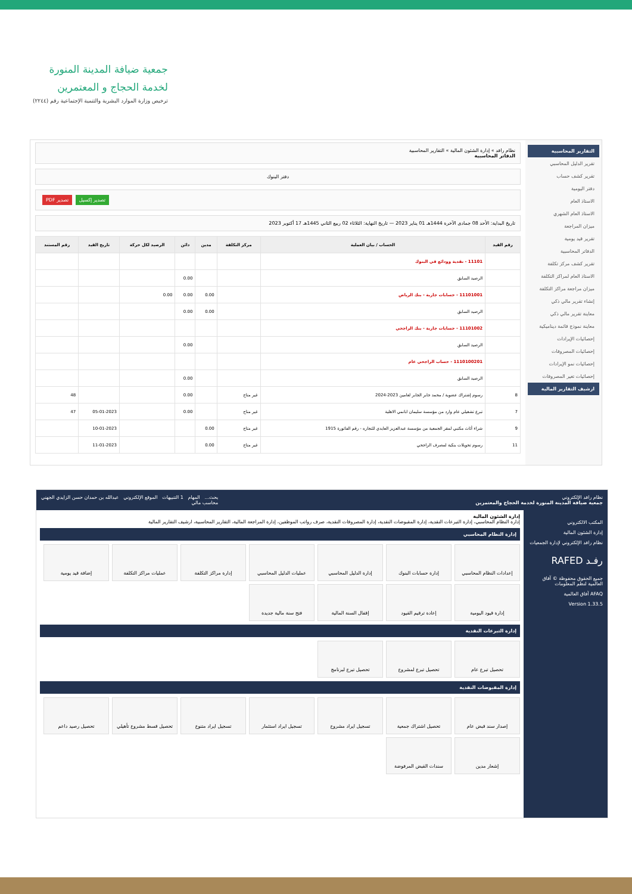جمعية ضيافة المدينة المنورة
لخدمة الحجاج و المعتمرين
ترخيص وزارة الموارد البشرية والتنمية الإجتماعية رقم (٢٢٤٤)
التقارير المحاسبية
تقرير الدليل المحاسبي
تقرير كشف حساب
دفتر اليومية
الاستاذ العام
الاستاذ العام الشهري
ميزان المراجعة
تقرير قيد يومية
الدفاتر المحاسبية
تقرير كشف مركز تكلفة
الاستاذ العام لمراكز التكلفة
ميزان مراجعة مراكز التكلفة
إنشاء تقرير مالي ذكي
معاينة تقرير مالي ذكي
معاينة نموذج قائمة ديناميكية
إحصائيات الإيرادات
إحصائيات المصروفات
إحصائيات نمو الإيرادات
إحصائيات تغير المصروفات
ارشيف التقارير المالية
نظام رافد » إدارة الشئون المالية » التقارير المحاسبية
الدفاتر المحاسبية
دفتر البنوك
تصدير إكسيل تصدير PDF
تاريخ البداية: الأحد 08 جمادى الآخرة 1444هـ 01 يناير 2023 — تاريخ النهاية: الثلاثاء 02 ربيع الثاني 1445هـ 17 أكتوبر 2023
| رقم القيد | الحساب / بيان العملية | مركز التكلفة | مدين | دائن | الرصيد لكل حركة | تاريخ القيد | رقم المستند |
| --- | --- | --- | --- | --- | --- | --- | --- |
| | 11101 - نقدية وودائع في البنوك | | | | | | |
| | الرصيد السابق | | | 0.00 | | | |
| | 11101001 - حسابات جارية - بنك الرياض | | 0.00 | 0.00 | 0.00 | | |
| | الرصيد السابق | | 0.00 | 0.00 | | | |
| | 11101002 - حسابات جارية - بنك الراجحي | | | | | | |
| | الرصيد السابق | | | 0.00 | | | |
| | 1110100201 - حساب الراجحي عام | | | | | | |
| | الرصيد السابق | | | 0.00 | | | |
| 8 | رسوم إشتراك عضوية / محمد جابر الجابر لعامين 2023-2024 | غير متاح | | 0.00 | | | 48 |
| 7 | تبرع تشغيلي عام وارد من مؤسسة سليمان ابانمي الاهلية | غير متاح | | 0.00 | | 05-01-2023 | 47 |
| 9 | شراء أثاث مكتبي لمقر الجمعية من مؤسسة عبدالعزيز العايدي للتجاره - رقم الفاتورة 1915 | غير متاح | 0.00 | | | 10-01-2023 | |
| 11 | رسوم تحويلات بنكية لمصرف الراجحي | غير متاح | 0.00 | | | 11-01-2023 | |
نظام رافد الإلكتروني
جمعية ضيافة المدينة المنورة لخدمة الحجاج والمعتمرين بحث... المهام 1 التنبيهات الموقع الإلكتروني عبدالله بن حمدان حسن الزايدي الجهني
محاسب مالي
المكتب الالكتروني
إدارة الشئون المالية
نظام رافد الإلكتروني لإدارة الجمعيات
رفـد RAFED
جميع الحقوق محفوظة © آفاق العالمية لنظم المعلومات
AFAQ آفاق العالمية
Version 1.33.5
إدارة الشئون المالية
إدارة النظام المحاسبي، إدارة التبرعات النقدية، إدارة المقبوضات النقدية، إدارة المصروفات النقدية، صرف رواتب الموظفين، إدارة المراجعة المالية، التقارير المحاسبية، ارشيف التقارير المالية
إدارة النظام المحاسبي
إعدادات النظام المحاسبي
إدارة حسابات البنوك
إدارة الدليل المحاسبي
عمليات الدليل المحاسبي
إدارة مراكز التكلفة
عمليات مراكز التكلفة
إضافة قيد يومية
إدارة قيود اليومية
إعادة ترقيم القيود
إقفال السنة المالية
فتح سنة مالية جديدة
إدارة التبرعات النقدية
تحصيل تبرع عام
تحصيل تبرع لمشروع
تحصيل تبرع لبرنامج
إدارة المقبوضات النقدية
إصدار سند قبض عام
تحصيل اشتراك جمعية
تسجيل ايراد مشروع
تسجيل ايراد استثمار
تسجيل ايراد متنوع
تحصيل قسط مشروع تأهيلي
تحصيل رصيد داعم
إشعار مدين
سندات القبض المرفوضة